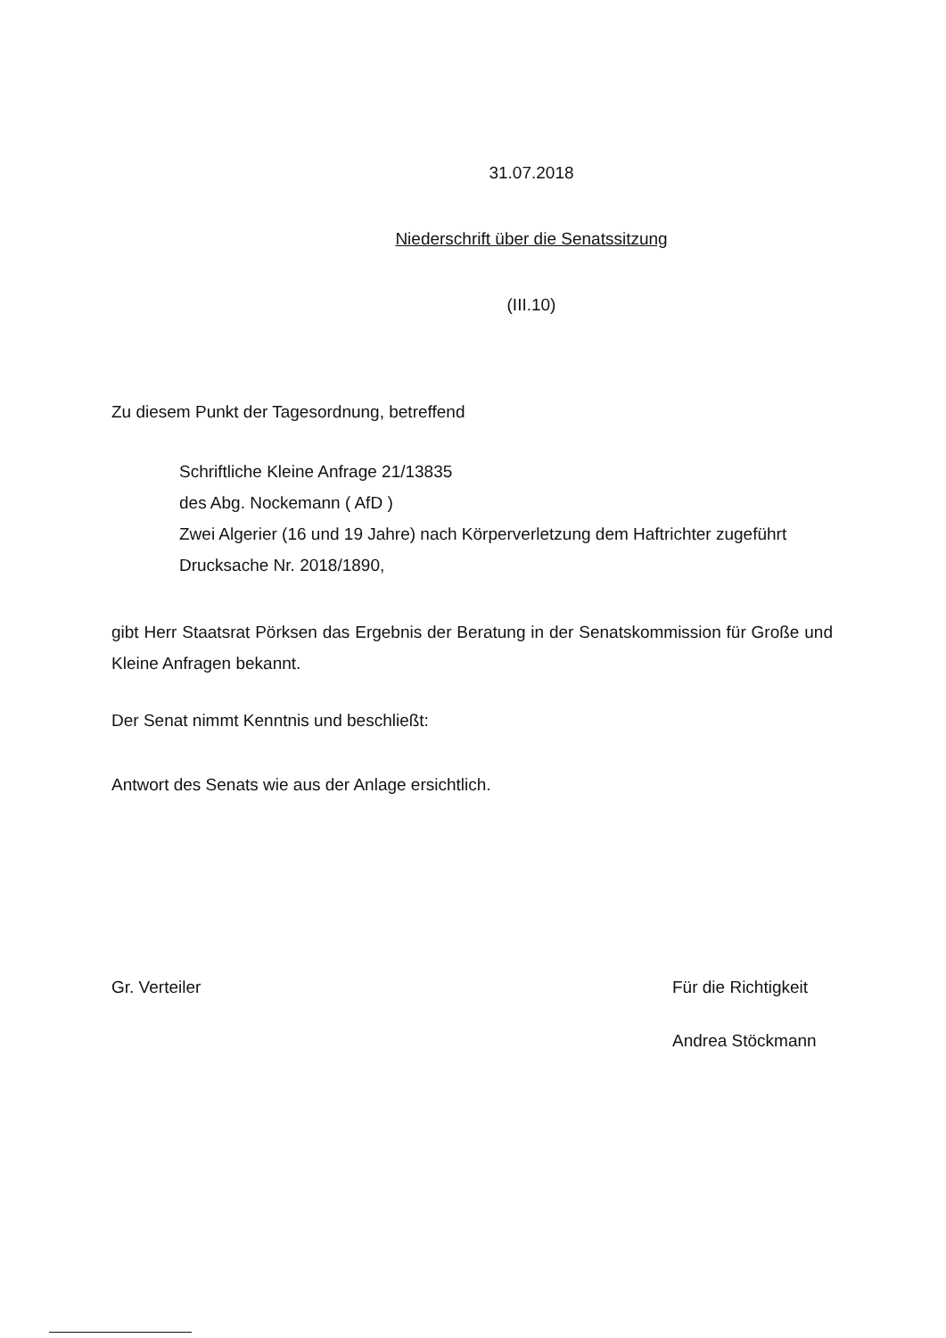31.07.2018
Niederschrift über die Senatssitzung
(III.10)
Zu diesem Punkt der Tagesordnung, betreffend
Schriftliche Kleine Anfrage 21/13835
des Abg. Nockemann ( AfD )
Zwei Algerier (16 und 19 Jahre) nach Körperverletzung dem Haftrichter zugeführt
Drucksache Nr. 2018/1890,
gibt Herr Staatsrat Pörksen das Ergebnis der Beratung in der Senatskommission für Große und Kleine Anfragen bekannt.
Der Senat nimmt Kenntnis und beschließt:
Antwort des Senats wie aus der Anlage ersichtlich.
Gr. Verteiler Für die Richtigkeit
Andrea Stöckmann